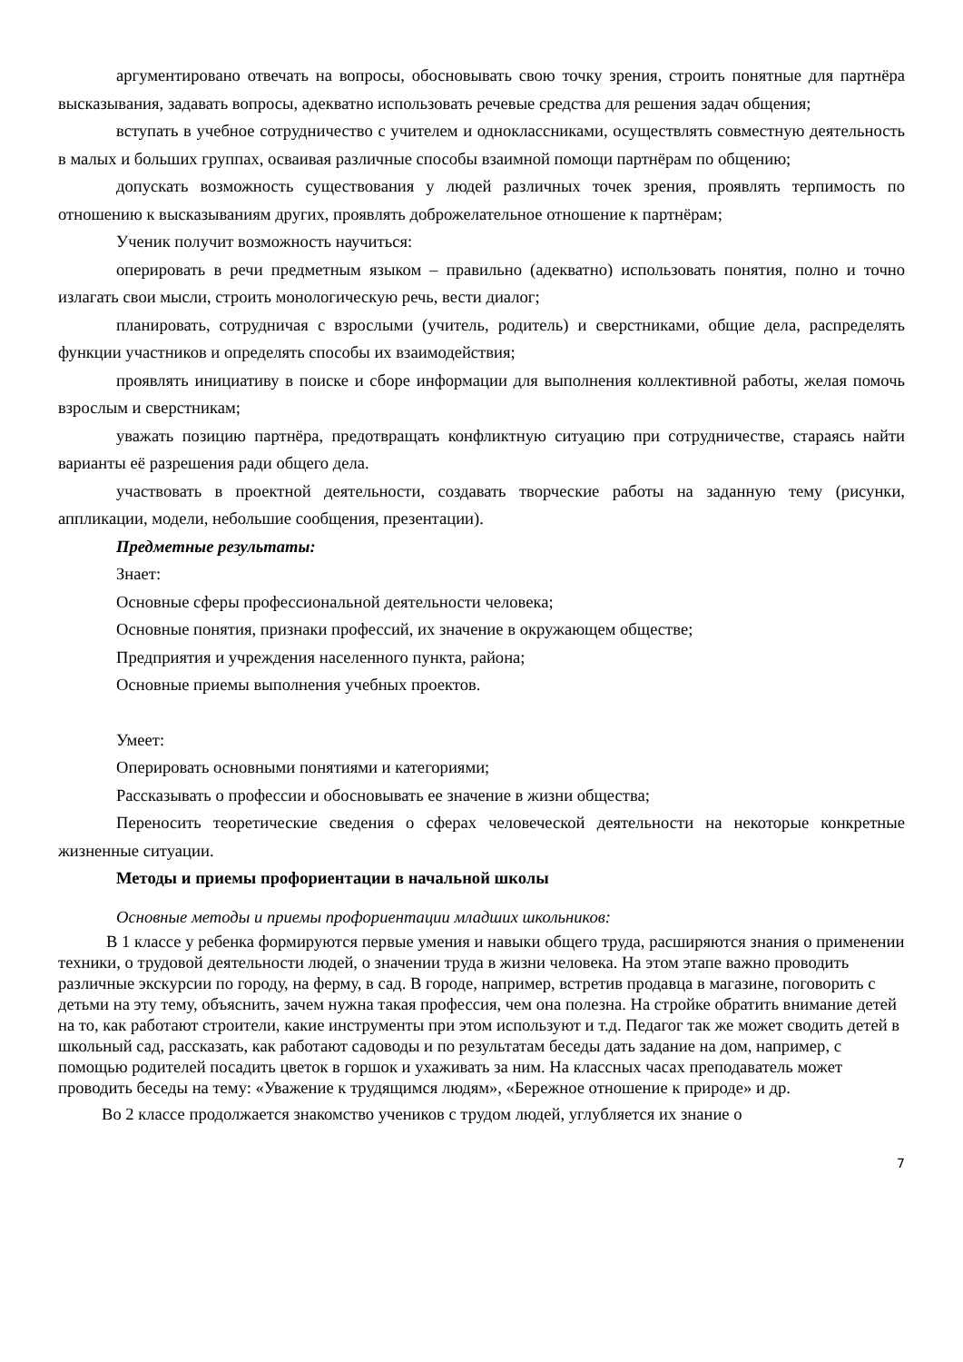аргументировано отвечать на вопросы, обосновывать свою точку зрения, строить понятные для партнёра высказывания, задавать вопросы, адекватно использовать речевые средства для решения задач общения;
вступать в учебное сотрудничество с учителем и одноклассниками, осуществлять совместную деятельность в малых и больших группах, осваивая различные способы взаимной помощи партнёрам по общению;
допускать возможность существования у людей различных точек зрения, проявлять терпимость по отношению к высказываниям других, проявлять доброжелательное отношение к партнёрам;
Ученик получит возможность научиться:
оперировать в речи предметным языком – правильно (адекватно) использовать понятия, полно и точно излагать свои мысли, строить монологическую речь, вести диалог;
планировать, сотрудничая с взрослыми (учитель, родитель) и сверстниками, общие дела, распределять функции участников и определять способы их взаимодействия;
проявлять инициативу в поиске и сборе информации для выполнения коллективной работы, желая помочь взрослым и сверстникам;
уважать позицию партнёра, предотвращать конфликтную ситуацию при сотрудничестве, стараясь найти варианты её разрешения ради общего дела.
участвовать в проектной деятельности, создавать творческие работы на заданную тему (рисунки, аппликации, модели, небольшие сообщения, презентации).
Предметные результаты:
Знает:
Основные сферы профессиональной деятельности человека;
Основные понятия, признаки профессий, их значение в окружающем обществе;
Предприятия и учреждения населенного пункта, района;
Основные приемы выполнения учебных проектов.
Умеет:
Оперировать основными понятиями и категориями;
Рассказывать о профессии и обосновывать ее значение в жизни общества;
Переносить теоретические сведения о сферах человеческой деятельности на некоторые конкретные жизненные ситуации.
Методы и приемы профориентации в начальной школы
Основные методы и приемы профориентации младших школьников:
В 1 классе у ребенка формируются первые умения и навыки общего труда, расширяются знания о применении техники, о трудовой деятельности людей, о значении труда в жизни человека. На этом этапе важно проводить различные экскурсии по городу, на ферму, в сад. В городе, например, встретив продавца в магазине, поговорить с детьми на эту тему, объяснить, зачем нужна такая профессия, чем она полезна. На стройке обратить внимание детей на то, как работают строители, какие инструменты при этом используют и т.д. Педагог так же может сводить детей в школьный сад, рассказать, как работают садоводы и по результатам беседы дать задание на дом, например, с помощью родителей посадить цветок в горшок и ухаживать за ним. На классных часах преподаватель может проводить беседы на тему: «Уважение к трудящимся людям», «Бережное отношение к природе» и др.
Во 2 классе продолжается знакомство учеников с трудом людей, углубляется их знание о
7